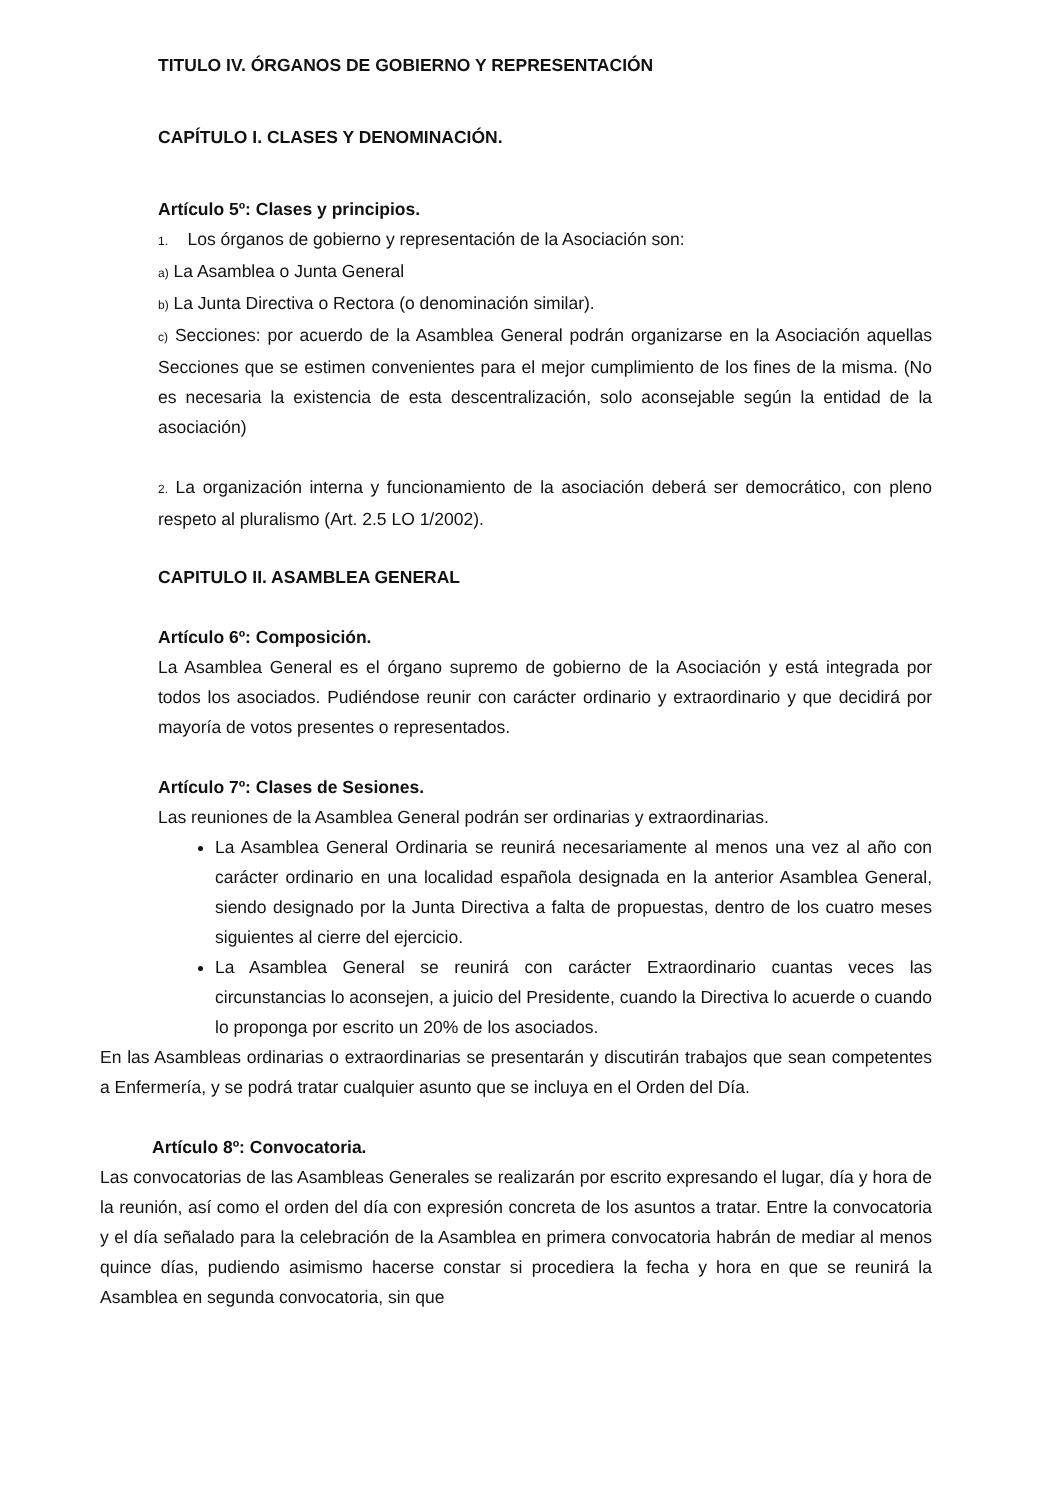TITULO IV. ÓRGANOS DE GOBIERNO Y REPRESENTACIÓN
CAPÍTULO I. CLASES Y DENOMINACIÓN.
Artículo 5º: Clases y principios.
1. Los órganos de gobierno y representación de la Asociación son:
a) La Asamblea o Junta General
b) La Junta Directiva o Rectora (o denominación similar).
c) Secciones: por acuerdo de la Asamblea General podrán organizarse en la Asociación aquellas Secciones que se estimen convenientes para el mejor cumplimiento de los fines de la misma. (No es necesaria la existencia de esta descentralización, solo aconsejable según la entidad de la asociación)
2. La organización interna y funcionamiento de la asociación deberá ser democrático, con pleno respeto al pluralismo (Art. 2.5 LO 1/2002).
CAPITULO II. ASAMBLEA GENERAL
Artículo 6º: Composición.
La Asamblea General es el órgano supremo de gobierno de la Asociación y está integrada por todos los asociados. Pudiéndose reunir con carácter ordinario y extraordinario y que decidirá por mayoría de votos presentes o representados.
Artículo 7º: Clases de Sesiones.
Las reuniones de la Asamblea General podrán ser ordinarias y extraordinarias.
La Asamblea General Ordinaria se reunirá necesariamente al menos una vez al año con carácter ordinario en una localidad española designada en la anterior Asamblea General, siendo designado por la Junta Directiva a falta de propuestas, dentro de los cuatro meses siguientes al cierre del ejercicio.
La Asamblea General se reunirá con carácter Extraordinario cuantas veces las circunstancias lo aconsejen, a juicio del Presidente, cuando la Directiva lo acuerde o cuando lo proponga por escrito un 20% de los asociados.
En las Asambleas ordinarias o extraordinarias se presentarán y discutirán trabajos que sean competentes a Enfermería, y se podrá tratar cualquier asunto que se incluya en el Orden del Día.
Artículo 8º: Convocatoria.
Las convocatorias de las Asambleas Generales se realizarán por escrito expresando el lugar, día y hora de la reunión, así como el orden del día con expresión concreta de los asuntos a tratar. Entre la convocatoria y el día señalado para la celebración de la Asamblea en primera convocatoria habrán de mediar al menos quince días, pudiendo asimismo hacerse constar si procediera la fecha y hora en que se reunirá la Asamblea en segunda convocatoria, sin que